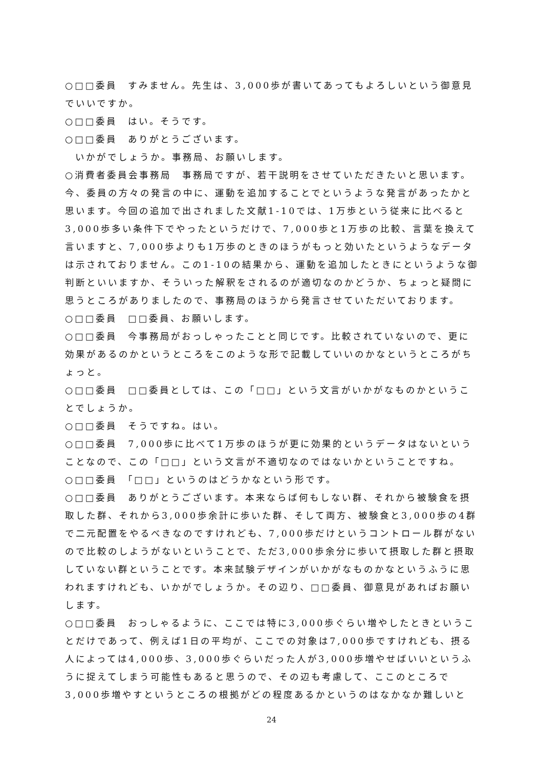○□□委員　すみません。先生は、3,000歩が書いてあってもよろしいという御意見でいいですか。
○□□委員　はい。そうです。
○□□委員　ありがとうございます。
いかがでしょうか。事務局、お願いします。
○消費者委員会事務局　事務局ですが、若干説明をさせていただきたいと思います。今、委員の方々の発言の中に、運動を追加することでというような発言があったかと思います。今回の追加で出されました文献1-10では、1万歩という従来に比べると3,000歩多い条件下でやったというだけで、7,000歩と1万歩の比較、言葉を換えて言いますと、7,000歩よりも1万歩のときのほうがもっと効いたというようなデータは示されておりません。この1-10の結果から、運動を追加したときにというような御判断といいますか、そういった解釈をされるのが適切なのかどうか、ちょっと疑問に思うところがありましたので、事務局のほうから発言させていただいております。
○□□委員　□□委員、お願いします。
○□□委員　今事務局がおっしゃったことと同じです。比較されていないので、更に効果があるのかというところをこのような形で記載していいのかなというところがちょっと。
○□□委員　□□委員としては、この「□□」という文言がいかがなものかということでしょうか。
○□□委員　そうですね。はい。
○□□委員　7,000歩に比べて1万歩のほうが更に効果的というデータはないということなので、この「□□」という文言が不適切なのではないかということですね。
○□□委員　「□□」というのはどうかなという形です。
○□□委員　ありがとうございます。本来ならば何もしない群、それから被験食を摂取した群、それから3,000歩余計に歩いた群、そして両方、被験食と3,000歩の4群で二元配置をやるべきなのですけれども、7,000歩だけというコントロール群がないので比較のしようがないということで、ただ3,000歩余分に歩いて摂取した群と摂取していない群ということです。本来試験デザインがいかがなものかなというふうに思われますけれども、いかがでしょうか。その辺り、□□委員、御意見があればお願いします。
○□□委員　おっしゃるように、ここでは特に3,000歩ぐらい増やしたときということだけであって、例えば1日の平均が、ここでの対象は7,000歩ですけれども、摂る人によっては4,000歩、3,000歩ぐらいだった人が3,000歩増やせばいいというふうに捉えてしまう可能性もあると思うので、その辺も考慮して、ここのところで3,000歩増やすというところの根拠がどの程度あるかというのはなかなか難しいと
24